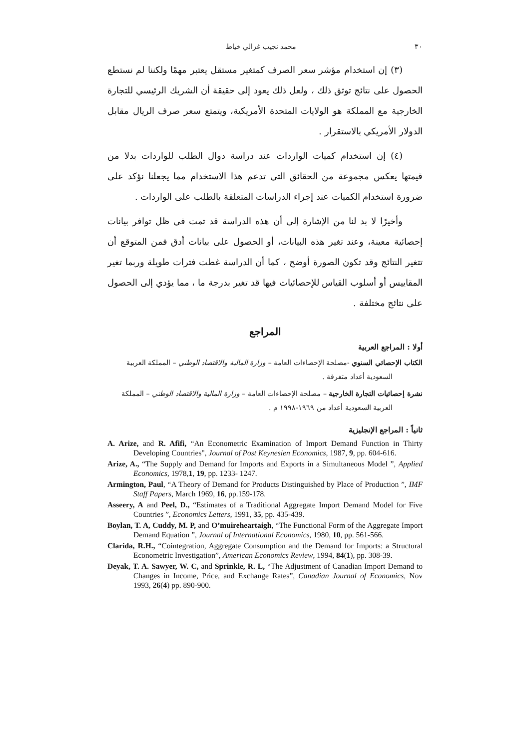٣٠ محمد نجيب غزالي خياط
(٣) إن استخدام مؤشر سعر الصرف كمتغير مستقل يعتبر مهمًا ولكننا لم نستطع الحصول على نتائج توثق ذلك ، ولعل ذلك يعود إلى حقيقة أن الشريك الرئيسي للتجارة الخارجية مع المملكة هو الولايات المتحدة الأمريكية، ويتمتع سعر صرف الريال مقابل الدولار الأمريكي بالاستقرار .
(٤) إن استخدام كميات الواردات عند دراسة دوال الطلب للواردات بدلا من قيمتها يعكس مجموعة من الحقائق التي تدعم هذا الاستخدام مما يجعلنا نؤكد على ضرورة استخدام الكميات عند إجراء الدراسات المتعلقة بالطلب على الواردات .
وأخيرًا لا بد لنا من الإشارة إلى أن هذه الدراسة قد تمت في ظل توافر بيانات إحصائية معينة، وعند تغير هذه البيانات، أو الحصول على بيانات أدق فمن المتوقع أن تتغير النتائج وقد تكون الصورة أوضح ، كما أن الدراسة غطت فترات طويلة وربما تغير المقاييس أو أسلوب القياس للإحصائيات فيها قد تغير بدرجة ما ، مما يؤدي إلى الحصول على نتائج مختلفة .
المراجع
أولا : المراجع العربية
الكتاب الإحصائي السنوي -مصلحة الإحصاءات العامة – وزارة المالية والاقتصاد الوطني – المملكة العربية السعودية أعداد متفرقة .
نشرة إحصائيات التجارة الخارجية – مصلحة الإحصاءات العامة – وزارة المالية والاقتصاد الوطني – المملكة العربية السعودية أعداد من ١٩٦٩-١٩٩٨ م .
ثانياً : المراجع الإنجليزية
A. Arize, and R. Afifi, “An Econometric Examination of Import Demand Function in Thirty Developing Countries", Journal of Post Keynesien Economics, 1987, 9, pp. 604-616.
Arize, A., “The Supply and Demand for Imports and Exports in a Simultaneous Model ”, Applied Economics, 1978,1, 19, pp. 1233- 1247.
Armington, Paul, “A Theory of Demand for Products Distinguished by Place of Production ”, IMF Staff Papers, March 1969, 16, pp.159-178.
Asseery, A and Peel, D., “Estimates of a Traditional Aggregate Import Demand Model for Five Countries ”, Economics Letters, 1991, 35, pp. 435-439.
Boylan, T. A, Cuddy, M. P, and O’muireheartaigh, “The Functional Form of the Aggregate Import Demand Equation ”, Journal of International Economics, 1980, 10, pp. 561-566.
Clarida, R.H., “Cointegration, Aggregate Consumption and the Demand for Imports: a Structural Econometric Investigation”, American Economics Review, 1994, 84(1), pp. 308-39.
Deyak, T. A. Sawyer, W. C, and Sprinkle, R. L, “The Adjustment of Canadian Import Demand to Changes in Income, Price, and Exchange Rates”, Canadian Journal of Economics, Nov 1993, 26(4) pp. 890-900.